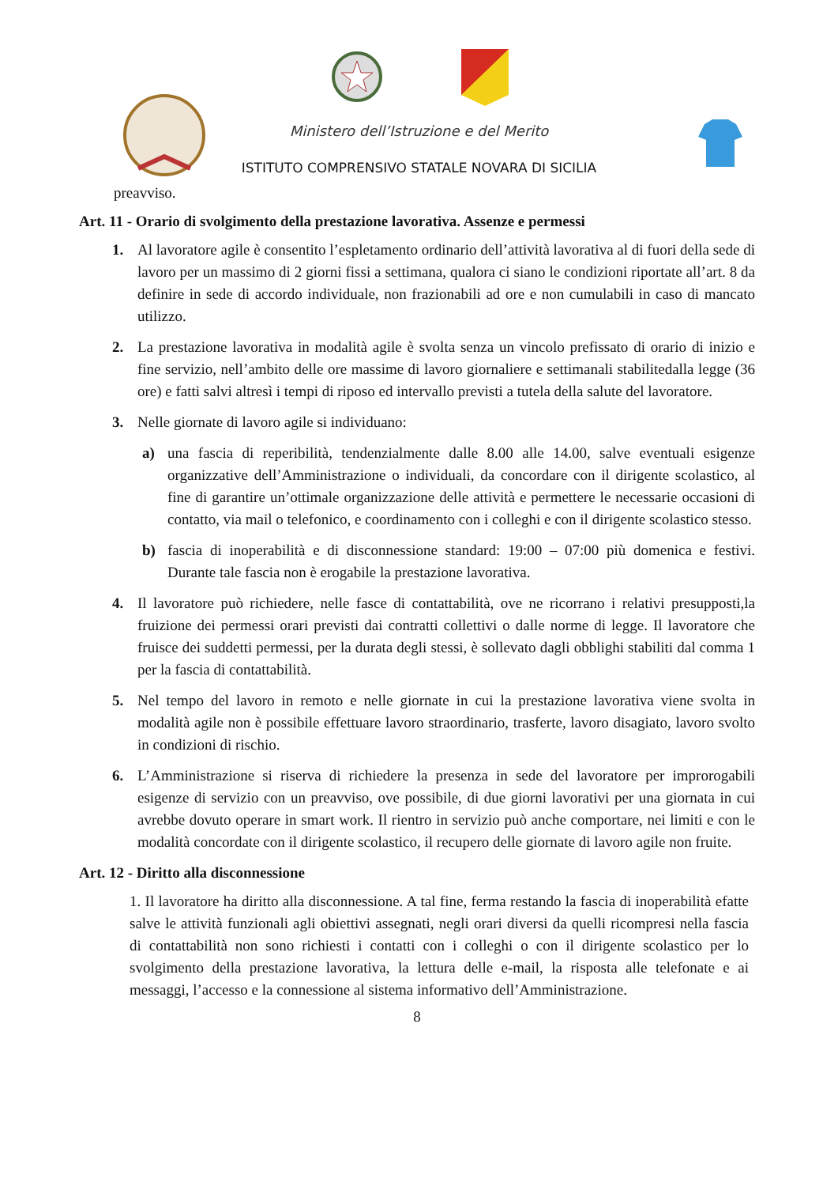Ministero dell’Istruzione e del Merito
ISTITUTO COMPRENSIVO STATALE NOVARA DI SICILIA
preavviso.
Art. 11 - Orario di svolgimento della prestazione lavorativa. Assenze e permessi
1. Al lavoratore agile è consentito l’espletamento ordinario dell’attività lavorativa al di fuori della sede di lavoro per un massimo di 2 giorni fissi a settimana, qualora ci siano le condizioni riportate all’art. 8 da definire in sede di accordo individuale, non frazionabili ad ore e non cumulabili in caso di mancato utilizzo.
2. La prestazione lavorativa in modalità agile è svolta senza un vincolo prefissato di orario di inizio e fine servizio, nell’ambito delle ore massime di lavoro giornaliere e settimanali stabilitedalla legge (36 ore) e fatti salvi altresì i tempi di riposo ed intervallo previsti a tutela della salute del lavoratore.
3. Nelle giornate di lavoro agile si individuano:
a) una fascia di reperibilità, tendenzialmente dalle 8.00 alle 14.00, salve eventuali esigenze organizzative dell’Amministrazione o individuali, da concordare con il dirigente scolastico, al fine di garantire un’ottimale organizzazione delle attività e permettere le necessarie occasioni di contatto, via mail o telefonico, e coordinamento con i colleghi e con il dirigente scolastico stesso.
b) fascia di inoperabilità e di disconnessione standard: 19:00 – 07:00 più domenica e festivi. Durante tale fascia non è erogabile la prestazione lavorativa.
4. Il lavoratore può richiedere, nelle fasce di contattabilità, ove ne ricorrano i relativi presupposti,la fruizione dei permessi orari previsti dai contratti collettivi o dalle norme di legge. Il lavoratore che fruisce dei suddetti permessi, per la durata degli stessi, è sollevato dagli obblighi stabiliti dal comma 1 per la fascia di contattabilità.
5. Nel tempo del lavoro in remoto e nelle giornate in cui la prestazione lavorativa viene svolta in modalità agile non è possibile effettuare lavoro straordinario, trasferte, lavoro disagiato, lavoro svolto in condizioni di rischio.
6. L’Amministrazione si riserva di richiedere la presenza in sede del lavoratore per improrogabili esigenze di servizio con un preavviso, ove possibile, di due giorni lavorativi per una giornata in cui avrebbe dovuto operare in smart work. Il rientro in servizio può anche comportare, nei limiti e con le modalità concordate con il dirigente scolastico, il recupero delle giornate di lavoro agile non fruite.
Art. 12 - Diritto alla disconnessione
1. Il lavoratore ha diritto alla disconnessione. A tal fine, ferma restando la fascia di inoperabilità efatte salve le attività funzionali agli obiettivi assegnati, negli orari diversi da quelli ricompresi nella fascia di contattabilità non sono richiesti i contatti con i colleghi o con il dirigente scolastico per lo svolgimento della prestazione lavorativa, la lettura delle e-mail, la risposta alle telefonate e ai messaggi, l’accesso e la connessione al sistema informativo dell’Amministrazione.
8